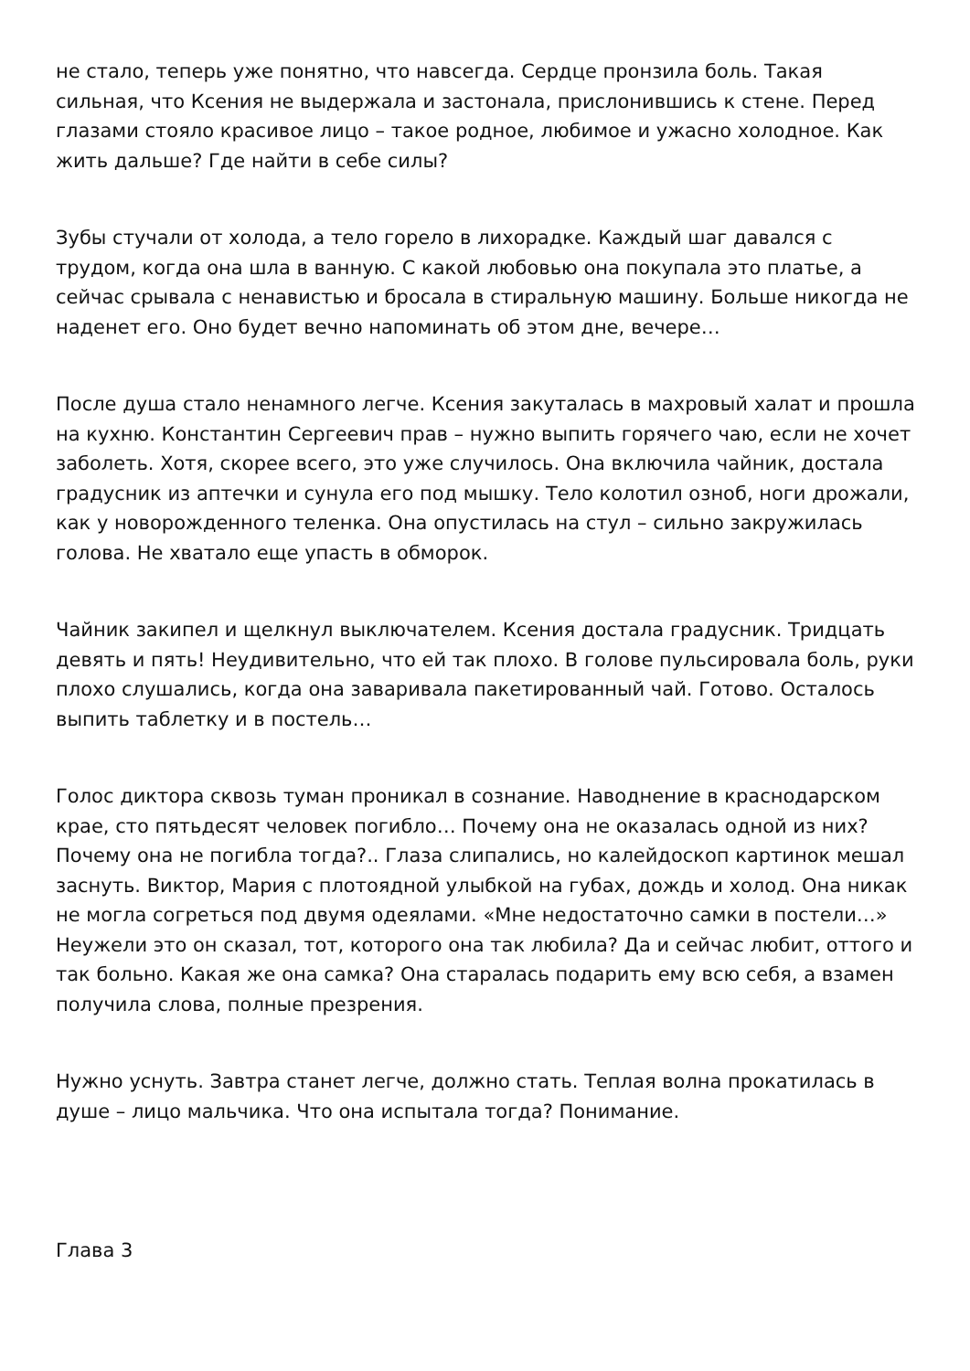не стало, теперь уже понятно, что навсегда. Сердце пронзила боль. Такая сильная, что Ксения не выдержала и застонала, прислонившись к стене. Перед глазами стояло красивое лицо – такое родное, любимое и ужасно холодное. Как жить дальше? Где найти в себе силы?
Зубы стучали от холода, а тело горело в лихорадке. Каждый шаг давался с трудом, когда она шла в ванную. С какой любовью она покупала это платье, а сейчас срывала с ненавистью и бросала в стиральную машину. Больше никогда не наденет его. Оно будет вечно напоминать об этом дне, вечере…
После душа стало ненамного легче. Ксения закуталась в махровый халат и прошла на кухню. Константин Сергеевич прав – нужно выпить горячего чаю, если не хочет заболеть. Хотя, скорее всего, это уже случилось. Она включила чайник, достала градусник из аптечки и сунула его под мышку. Тело колотил озноб, ноги дрожали, как у новорожденного теленка. Она опустилась на стул – сильно закружилась голова. Не хватало еще упасть в обморок.
Чайник закипел и щелкнул выключателем. Ксения достала градусник. Тридцать девять и пять! Неудивительно, что ей так плохо. В голове пульсировала боль, руки плохо слушались, когда она заваривала пакетированный чай. Готово. Осталось выпить таблетку и в постель…
Голос диктора сквозь туман проникал в сознание. Наводнение в краснодарском крае, сто пятьдесят человек погибло… Почему она не оказалась одной из них? Почему она не погибла тогда?.. Глаза слипались, но калейдоскоп картинок мешал заснуть. Виктор, Мария с плотоядной улыбкой на губах, дождь и холод. Она никак не могла согреться под двумя одеялами. «Мне недостаточно самки в постели…» Неужели это он сказал, тот, которого она так любила? Да и сейчас любит, оттого и так больно. Какая же она самка? Она старалась подарить ему всю себя, а взамен получила слова, полные презрения.
Нужно уснуть. Завтра станет легче, должно стать. Теплая волна прокатилась в душе – лицо мальчика. Что она испытала тогда? Понимание.
Глава 3